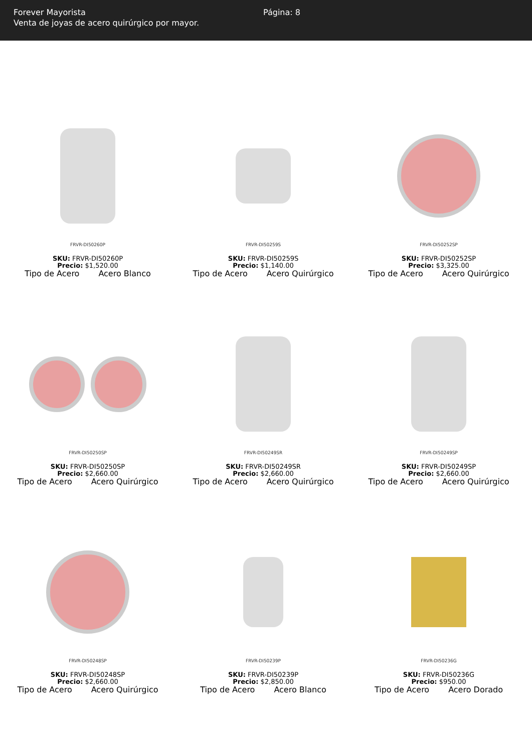Forever Mayorista
Venta de joyas de acero quirúrgico por mayor.
Página: 8
FRVR-DI50260P
SKU: FRVR-DI50260P
Precio: $1,520.00
Tipo de Acero Acero Blanco
FRVR-DI50259S
SKU: FRVR-DI50259S
Precio: $1,140.00
Tipo de Acero Acero Quirúrgico
FRVR-DI50252SP
SKU: FRVR-DI50252SP
Precio: $3,325.00
Tipo de Acero Acero Quirúrgico
FRVR-DI50250SP
SKU: FRVR-DI50250SP
Precio: $2,660.00
Tipo de Acero Acero Quirúrgico
FRVR-DI50249SR
SKU: FRVR-DI50249SR
Precio: $2,660.00
Tipo de Acero Acero Quirúrgico
FRVR-DI50249SP
SKU: FRVR-DI50249SP
Precio: $2,660.00
Tipo de Acero Acero Quirúrgico
FRVR-DI50248SP
SKU: FRVR-DI50248SP
Precio: $2,660.00
Tipo de Acero Acero Quirúrgico
FRVR-DI50239P
SKU: FRVR-DI50239P
Precio: $2,850.00
Tipo de Acero Acero Blanco
FRVR-DI50236G
SKU: FRVR-DI50236G
Precio: $950.00
Tipo de Acero Acero Dorado